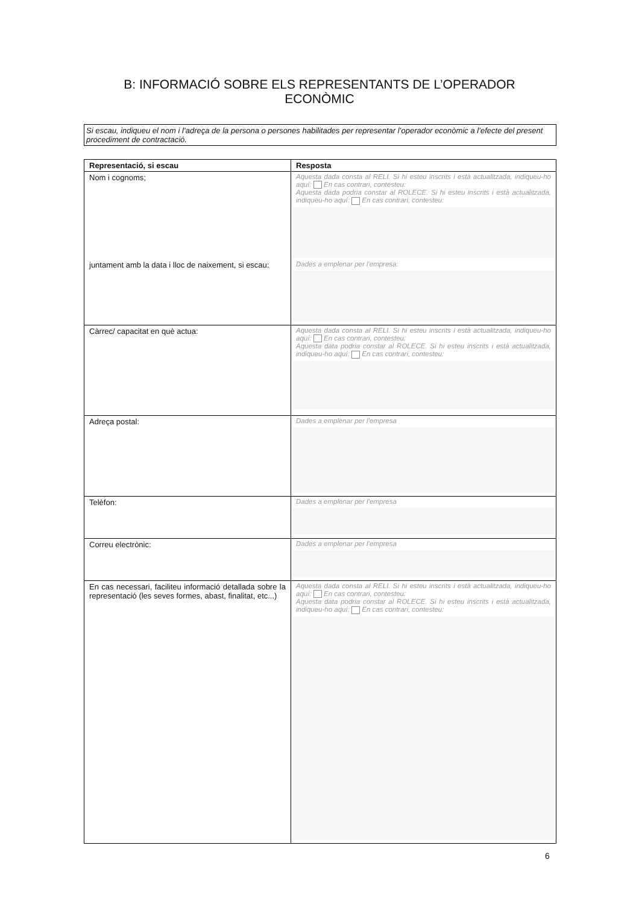B: INFORMACIÓ SOBRE ELS REPRESENTANTS DE L’OPERADOR
ECONÒMIC
Si escau, indiqueu el nom i l’adreça de la persona o persones habilitades per representar l’operador econòmic a l’efecte del present procediment de contractació.
| Representació, si escau | Resposta |
| --- | --- |
| Nom i cognoms; juntament amb la data i lloc de naixement, si escau: | Aquesta dada consta al RELI. Si hi esteu inscrits i està actualitzada, indiqueu-ho aquí: En cas contrari, contesteu: Aquesta dada podria constar al ROLECE. Si hi esteu inscrits i està actualitzada, indiqueu-ho aquí: En cas contrari, contesteu: Dades a emplenar per l'empresa: |
| Càrrec/ capacitat en què actua: | Aquesta dada consta al RELI. Si hi esteu inscrits i està actualitzada, indiqueu-ho aquí: En cas contrari, contesteu: Aquesta data podria constar al ROLECE. Si hi esteu inscrits i està actualitzada, indiqueu-ho aquí: En cas contrari, contesteu: |
| Adreça postal: | Dades a emplenar per l’empresa |
| Telèfon: | Dades a emplenar per l’empresa |
| Correu electrònic: | Dades a emplenar per l’empresa |
| En cas necessari, faciliteu informació detallada sobre la representació (les seves formes, abast, finalitat, etc...) | Aquesta dada consta al RELI. Si hi esteu inscrits i està actualitzada, indiqueu-ho aquí: En cas contrari, contesteu: Aquesta data podria constar al ROLECE. Si hi esteu inscrits i està actualitzada, indiqueu-ho aquí: En cas contrari, contesteu: |
6